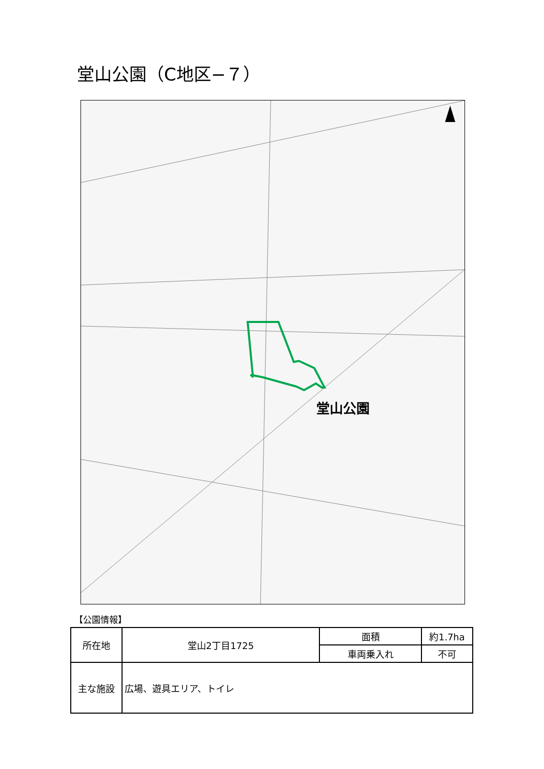堂山公園（C地区−７）
堂山公園
【公園情報】
| 所在地 | 堂山2丁目1725 | 面積 | 約1.7ha |
| | | 車両乗入れ | 不可 |
| 主な施設 | 広場、遊具エリア、トイレ | | |